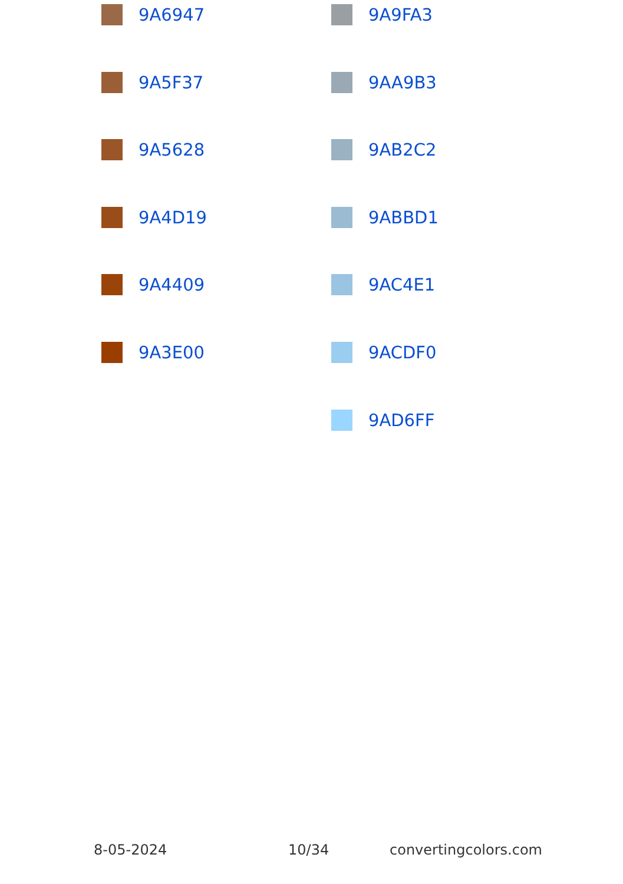9A6947
9A5F37
9A5628
9A4D19
9A4409
9A3E00
9A9FA3
9AA9B3
9AB2C2
9ABBD1
9AC4E1
9ACDF0
9AD6FF
8-05-2024 10/34 convertingcolors.com